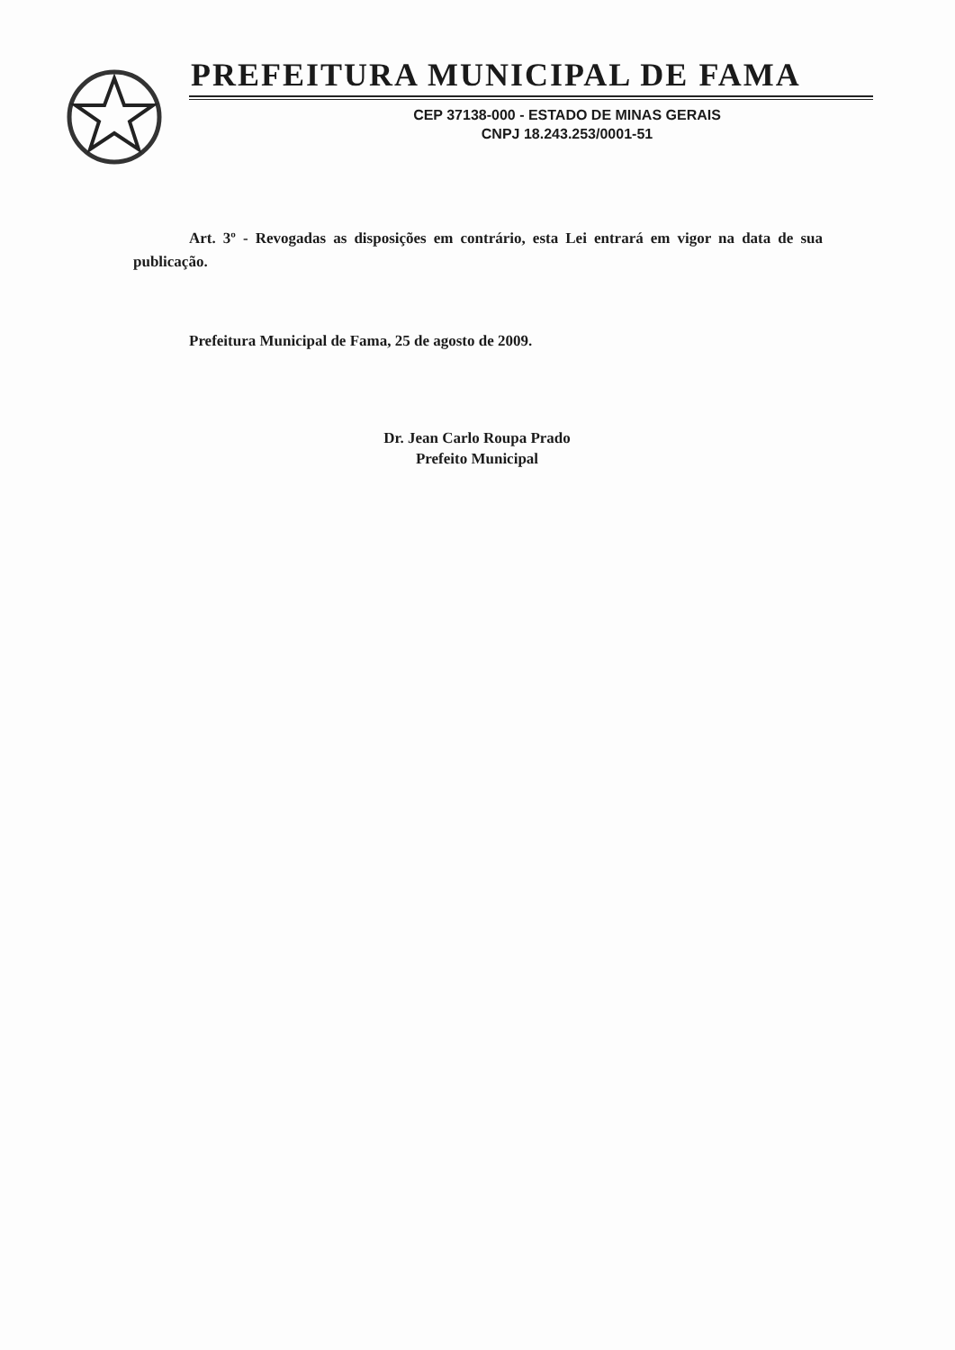PREFEITURA MUNICIPAL DE FAMA
CEP 37138-000 - ESTADO DE MINAS GERAIS
CNPJ 18.243.253/0001-51
Art. 3º - Revogadas as disposições em contrário, esta Lei entrará em vigor na data de sua publicação.
Prefeitura Municipal de Fama, 25 de agosto de 2009.
Dr. Jean Carlo Roupa Prado
Prefeito Municipal